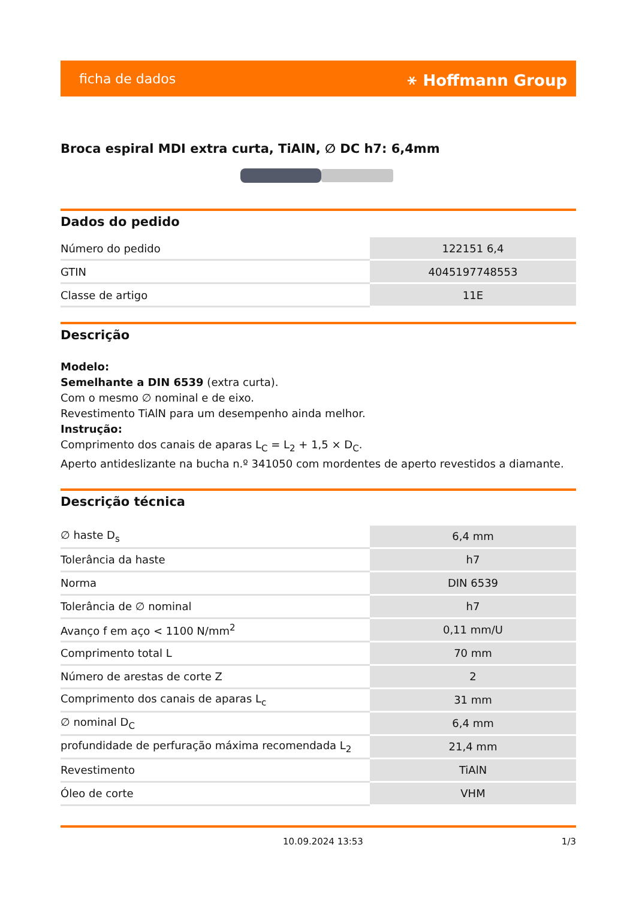ficha de dados ⚹ Hoffmann Group
Broca espiral MDI extra curta, TiAlN, ∅ DC h7: 6,4mm
Dados do pedido
| Número do pedido | 122151 6,4 |
| GTIN | 4045197748553 |
| Classe de artigo | 11E |
Descrição
Modelo:
Semelhante a DIN 6539 (extra curta).
Com o mesmo ∅ nominal e de eixo.
Revestimento TiAlN para um desempenho ainda melhor.
Instrução:
Comprimento dos canais de aparas L<sub>C</sub> = L<sub>2</sub> + 1,5 × D<sub>C</sub>.
Aperto antideslizante na bucha n.º 341050 com mordentes de aperto revestidos a diamante.
Descrição técnica
| ∅ haste D<sub>s</sub> | 6,4 mm |
| Tolerância da haste | h7 |
| Norma | DIN 6539 |
| Tolerância de ∅ nominal | h7 |
| Avanço f em aço < 1100 N/mm<sup>2</sup> | 0,11 mm/U |
| Comprimento total L | 70 mm |
| Número de arestas de corte Z | 2 |
| Comprimento dos canais de aparas L<sub>c</sub> | 31 mm |
| ∅ nominal D<sub>C</sub> | 6,4 mm |
| profundidade de perfuração máxima recomendada L<sub>2</sub> | 21,4 mm |
| Revestimento | TiAlN |
| Óleo de corte | VHM |
10.09.2024 13:53 1/3